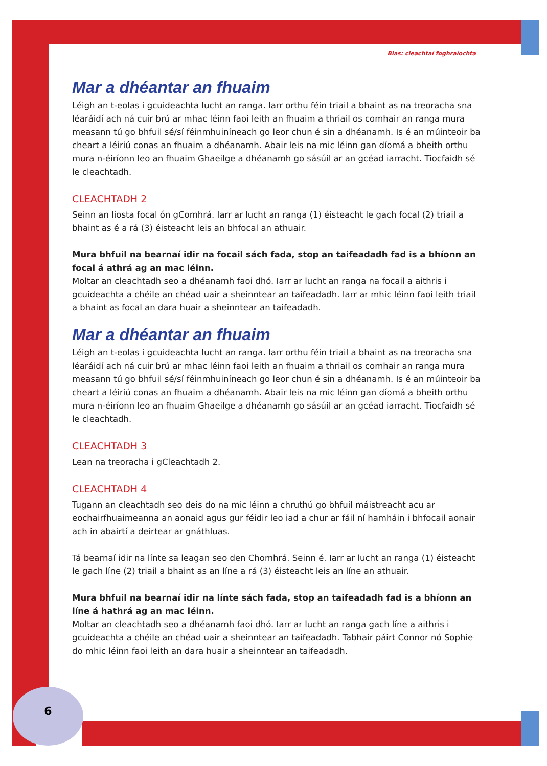6
Blas: cleachtaí foghraíochta
Mar a dhéantar an fhuaim
Léigh an t-eolas i gcuideachta lucht an ranga. Iarr orthu féin triail a bhaint as na treoracha sna léaráidí ach ná cuir brú ar mhac léinn faoi leith an fhuaim a thriail os comhair an ranga mura measann tú go bhfuil sé/sí féinmhuiníneach go leor chun é sin a dhéanamh. Is é an múinteoir ba cheart a léiriú conas an fhuaim a dhéanamh. Abair leis na mic léinn gan díomá a bheith orthu mura n-éiríonn leo an fhuaim Ghaeilge a dhéanamh go sásúil ar an gcéad iarracht. Tiocfaidh sé le cleachtadh.
CLEACHTADH 2
Seinn an liosta focal ón gComhrá. Iarr ar lucht an ranga (1) éisteacht le gach focal (2) triail a bhaint as é a rá (3) éisteacht leis an bhfocal an athuair.
Mura bhfuil na bearnaí idir na focail sách fada, stop an taifeadadh fad is a bhíonn an focal á athrá ag an mac léinn.
Moltar an cleachtadh seo a dhéanamh faoi dhó. Iarr ar lucht an ranga na focail a aithris i gcuideachta a chéile an chéad uair a sheinntear an taifeadadh. Iarr ar mhic léinn faoi leith triail a bhaint as focal an dara huair a sheinntear an taifeadadh.
Mar a dhéantar an fhuaim
Léigh an t-eolas i gcuideachta lucht an ranga. Iarr orthu féin triail a bhaint as na treoracha sna léaráidí ach ná cuir brú ar mhac léinn faoi leith an fhuaim a thriail os comhair an ranga mura measann tú go bhfuil sé/sí féinmhuiníneach go leor chun é sin a dhéanamh. Is é an múinteoir ba cheart a léiriú conas an fhuaim a dhéanamh. Abair leis na mic léinn gan díomá a bheith orthu mura n-éiríonn leo an fhuaim Ghaeilge a dhéanamh go sásúil ar an gcéad iarracht. Tiocfaidh sé le cleachtadh.
CLEACHTADH 3
Lean na treoracha i gCleachtadh 2.
CLEACHTADH 4
Tugann an cleachtadh seo deis do na mic léinn a chruthú go bhfuil máistreacht acu ar eochairfhuaimeanna an aonaid agus gur féidir leo iad a chur ar fáil ní hamháin i bhfocail aonair ach in abairtí a deirtear ar gnáthluas.
Tá bearnaí idir na línte sa leagan seo den Chomhrá. Seinn é. Iarr ar lucht an ranga (1) éisteacht le gach líne (2) triail a bhaint as an líne a rá (3) éisteacht leis an líne an athuair.
Mura bhfuil na bearnaí idir na línte sách fada, stop an taifeadadh fad is a bhíonn an líne á hathrá ag an mac léinn.
Moltar an cleachtadh seo a dhéanamh faoi dhó. Iarr ar lucht an ranga gach líne a aithris i gcuideachta a chéile an chéad uair a sheinntear an taifeadadh. Tabhair páirt Connor nó Sophie do mhic léinn faoi leith an dara huair a sheinntear an taifeadadh.